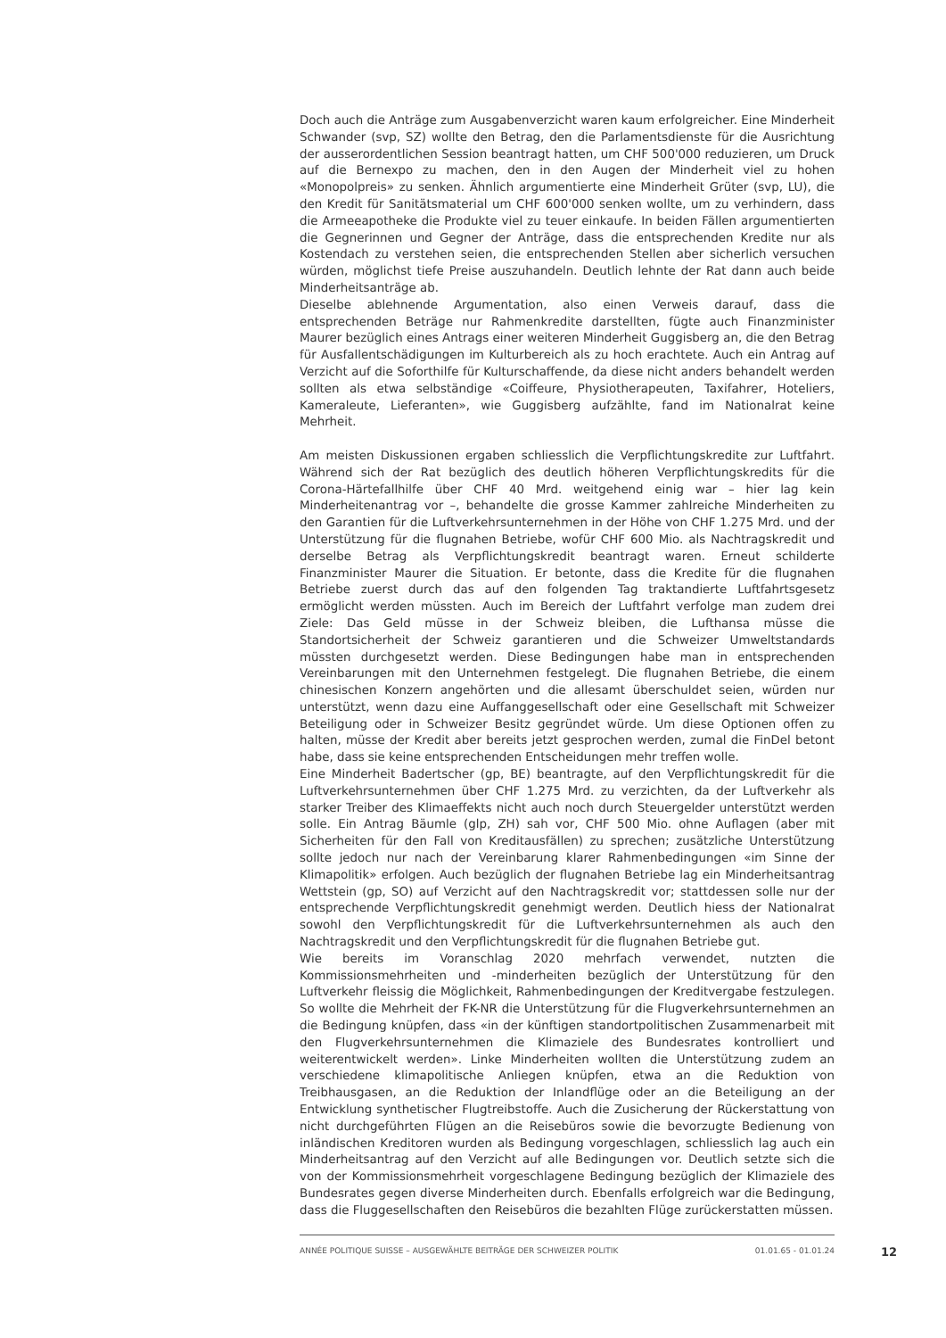Doch auch die Anträge zum Ausgabenverzicht waren kaum erfolgreicher. Eine Minderheit Schwander (svp, SZ) wollte den Betrag, den die Parlamentsdienste für die Ausrichtung der ausserordentlichen Session beantragt hatten, um CHF 500'000 reduzieren, um Druck auf die Bernexpo zu machen, den in den Augen der Minderheit viel zu hohen «Monopolpreis» zu senken. Ähnlich argumentierte eine Minderheit Grüter (svp, LU), die den Kredit für Sanitätsmaterial um CHF 600'000 senken wollte, um zu verhindern, dass die Armeeapotheke die Produkte viel zu teuer einkaufe. In beiden Fällen argumentierten die Gegnerinnen und Gegner der Anträge, dass die entsprechenden Kredite nur als Kostendach zu verstehen seien, die entsprechenden Stellen aber sicherlich versuchen würden, möglichst tiefe Preise auszuhandeln. Deutlich lehnte der Rat dann auch beide Minderheitsanträge ab.
Dieselbe ablehnende Argumentation, also einen Verweis darauf, dass die entsprechenden Beträge nur Rahmenkredite darstellten, fügte auch Finanzminister Maurer bezüglich eines Antrags einer weiteren Minderheit Guggisberg an, die den Betrag für Ausfallentschädigungen im Kulturbereich als zu hoch erachtete. Auch ein Antrag auf Verzicht auf die Soforthilfe für Kulturschaffende, da diese nicht anders behandelt werden sollten als etwa selbständige «Coiffeure, Physiotherapeuten, Taxifahrer, Hoteliers, Kameraleute, Lieferanten», wie Guggisberg aufzählte, fand im Nationalrat keine Mehrheit.
Am meisten Diskussionen ergaben schliesslich die Verpflichtungskredite zur Luftfahrt. Während sich der Rat bezüglich des deutlich höheren Verpflichtungskredits für die Corona-Härtefallhilfe über CHF 40 Mrd. weitgehend einig war – hier lag kein Minderheitenantrag vor –, behandelte die grosse Kammer zahlreiche Minderheiten zu den Garantien für die Luftverkehrsunternehmen in der Höhe von CHF 1.275 Mrd. und der Unterstützung für die flugnahen Betriebe, wofür CHF 600 Mio. als Nachtragskredit und derselbe Betrag als Verpflichtungskredit beantragt waren. Erneut schilderte Finanzminister Maurer die Situation. Er betonte, dass die Kredite für die flugnahen Betriebe zuerst durch das auf den folgenden Tag traktandierte Luftfahrtsgesetz ermöglicht werden müssten. Auch im Bereich der Luftfahrt verfolge man zudem drei Ziele: Das Geld müsse in der Schweiz bleiben, die Lufthansa müsse die Standortsicherheit der Schweiz garantieren und die Schweizer Umweltstandards müssten durchgesetzt werden. Diese Bedingungen habe man in entsprechenden Vereinbarungen mit den Unternehmen festgelegt. Die flugnahen Betriebe, die einem chinesischen Konzern angehörten und die allesamt überschuldet seien, würden nur unterstützt, wenn dazu eine Auffanggesellschaft oder eine Gesellschaft mit Schweizer Beteiligung oder in Schweizer Besitz gegründet würde. Um diese Optionen offen zu halten, müsse der Kredit aber bereits jetzt gesprochen werden, zumal die FinDel betont habe, dass sie keine entsprechenden Entscheidungen mehr treffen wolle.
Eine Minderheit Badertscher (gp, BE) beantragte, auf den Verpflichtungskredit für die Luftverkehrsunternehmen über CHF 1.275 Mrd. zu verzichten, da der Luftverkehr als starker Treiber des Klimaeffekts nicht auch noch durch Steuergelder unterstützt werden solle. Ein Antrag Bäumle (glp, ZH) sah vor, CHF 500 Mio. ohne Auflagen (aber mit Sicherheiten für den Fall von Kreditausfällen) zu sprechen; zusätzliche Unterstützung sollte jedoch nur nach der Vereinbarung klarer Rahmenbedingungen «im Sinne der Klimapolitik» erfolgen. Auch bezüglich der flugnahen Betriebe lag ein Minderheitsantrag Wettstein (gp, SO) auf Verzicht auf den Nachtragskredit vor; stattdessen solle nur der entsprechende Verpflichtungskredit genehmigt werden. Deutlich hiess der Nationalrat sowohl den Verpflichtungskredit für die Luftverkehrsunternehmen als auch den Nachtragskredit und den Verpflichtungskredit für die flugnahen Betriebe gut.
Wie bereits im Voranschlag 2020 mehrfach verwendet, nutzten die Kommissionsmehrheiten und -minderheiten bezüglich der Unterstützung für den Luftverkehr fleissig die Möglichkeit, Rahmenbedingungen der Kreditvergabe festzulegen. So wollte die Mehrheit der FK-NR die Unterstützung für die Flugverkehrsunternehmen an die Bedingung knüpfen, dass «in der künftigen standortpolitischen Zusammenarbeit mit den Flugverkehrsunternehmen die Klimaziele des Bundesrates kontrolliert und weiterentwickelt werden». Linke Minderheiten wollten die Unterstützung zudem an verschiedene klimapolitische Anliegen knüpfen, etwa an die Reduktion von Treibhausgasen, an die Reduktion der Inlandflüge oder an die Beteiligung an der Entwicklung synthetischer Flugtreibstoffe. Auch die Zusicherung der Rückerstattung von nicht durchgeführten Flügen an die Reisebüros sowie die bevorzugte Bedienung von inländischen Kreditoren wurden als Bedingung vorgeschlagen, schliesslich lag auch ein Minderheitsantrag auf den Verzicht auf alle Bedingungen vor. Deutlich setzte sich die von der Kommissionsmehrheit vorgeschlagene Bedingung bezüglich der Klimaziele des Bundesrates gegen diverse Minderheiten durch. Ebenfalls erfolgreich war die Bedingung, dass die Fluggesellschaften den Reisebüros die bezahlten Flüge zurückerstatten müssen.
ANNÉE POLITIQUE SUISSE – AUSGEWÄHLTE BEITRÄGE DER SCHWEIZER POLITIK 01.01.65 - 01.01.24
12